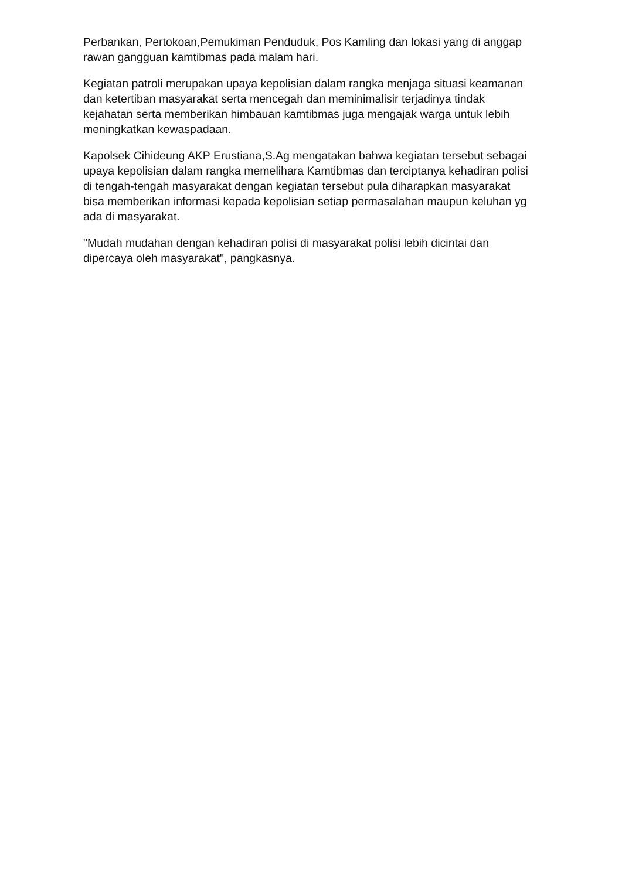Perbankan, Pertokoan,Pemukiman Penduduk, Pos Kamling dan lokasi yang di anggap rawan gangguan kamtibmas pada malam hari.
Kegiatan patroli merupakan upaya kepolisian dalam rangka menjaga situasi keamanan dan ketertiban masyarakat serta mencegah dan meminimalisir terjadinya tindak kejahatan serta memberikan himbauan kamtibmas juga mengajak warga untuk lebih meningkatkan kewaspadaan.
Kapolsek Cihideung AKP Erustiana,S.Ag mengatakan bahwa kegiatan tersebut sebagai upaya kepolisian dalam rangka memelihara Kamtibmas dan terciptanya kehadiran polisi di tengah-tengah masyarakat dengan kegiatan tersebut pula diharapkan masyarakat bisa memberikan informasi kepada kepolisian setiap permasalahan maupun keluhan yg ada di masyarakat.
"Mudah mudahan dengan kehadiran polisi di masyarakat polisi lebih dicintai dan dipercaya oleh masyarakat", pangkasnya.